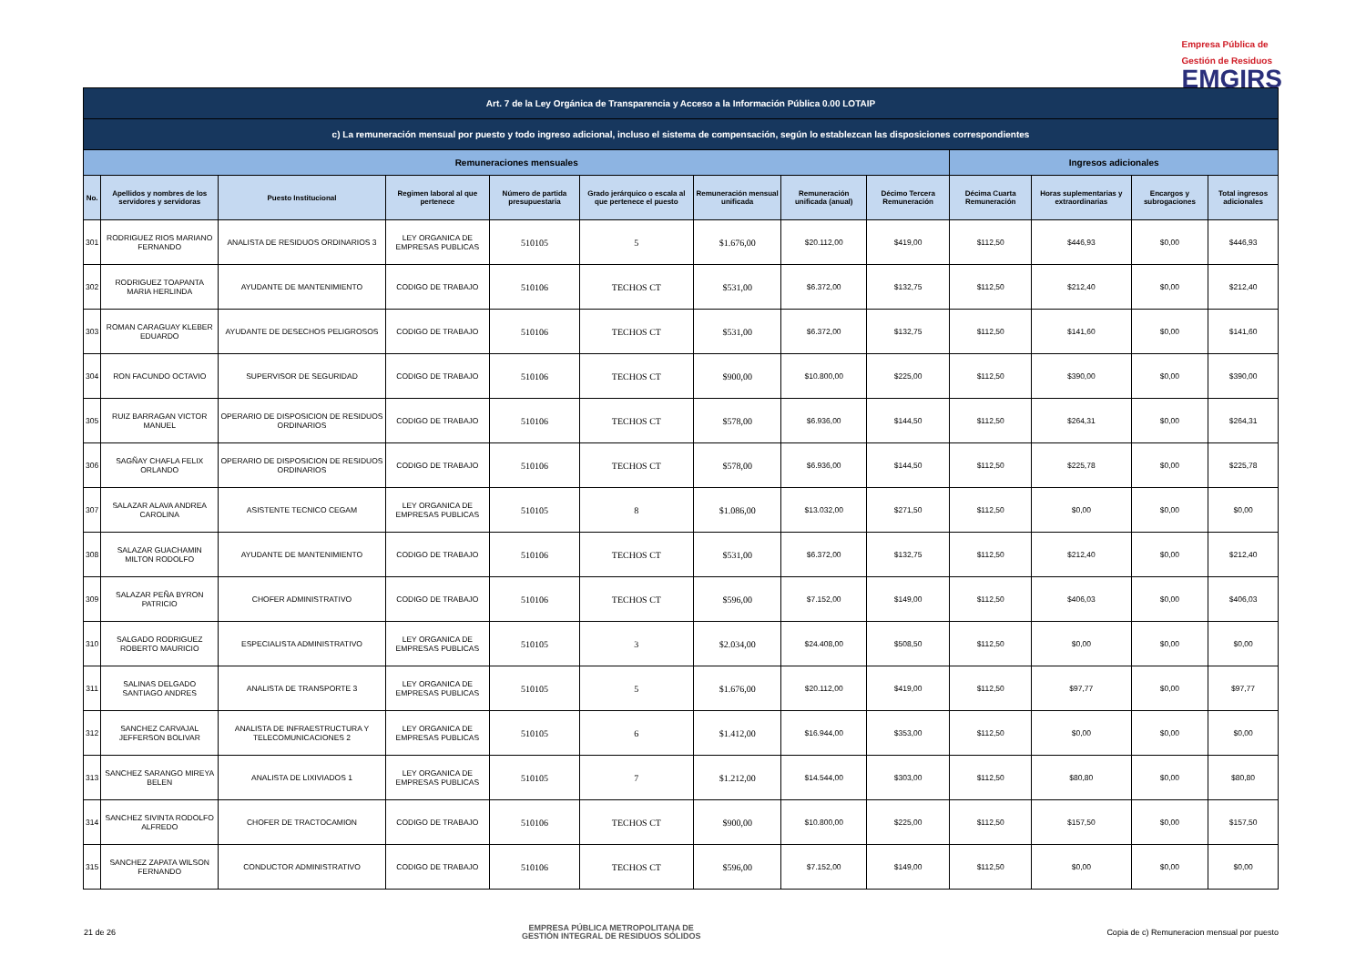Empresa Pública de
Gestión de Residuos
EMGIRS
| Art. 7 de la Ley Orgánica de Transparencia y Acceso a la Información Pública 0.00 LOTAIP | | | | | | | | | | | | |
| --- | --- | --- | --- | --- | --- | --- | --- | --- | --- | --- | --- | --- |
| c) La remuneración mensual por puesto y todo ingreso adicional, incluso el sistema de compensación, según lo establezcan las disposiciones correspondientes | | | | | | | | | | | | |
| Remuneraciones mensuales | | | | | | | | | Ingresos adicionales | | | |
| No. | Apellidos y nombres de los servidores y servidoras | Puesto Institucional | Regimen laboral al que pertenece | Número de partida presupuestaria | Grado jerárquico o escala al que pertenece el puesto | Remuneración mensual unificada | Remuneración unificada (anual) | Décimo Tercera Remuneración | Décima Cuarta Remuneración | Horas suplementarias y extraordinarias | Encargos y subrogaciones | Total ingresos adicionales |
| 301 | RODRIGUEZ RIOS MARIANO FERNANDO | ANALISTA DE RESIDUOS ORDINARIOS 3 | LEY ORGANICA DE EMPRESAS PUBLICAS | 510105 | 5 | $1.676,00 | $20.112,00 | $419,00 | $112,50 | $446,93 | $0,00 | $446,93 |
| 302 | RODRIGUEZ TOAPANTA MARIA HERLINDA | AYUDANTE DE MANTENIMIENTO | CODIGO DE TRABAJO | 510106 | TECHOS CT | $531,00 | $6.372,00 | $132,75 | $112,50 | $212,40 | $0,00 | $212,40 |
| 303 | ROMAN CARAGUAY KLEBER EDUARDO | AYUDANTE DE DESECHOS PELIGROSOS | CODIGO DE TRABAJO | 510106 | TECHOS CT | $531,00 | $6.372,00 | $132,75 | $112,50 | $141,60 | $0,00 | $141,60 |
| 304 | RON FACUNDO OCTAVIO | SUPERVISOR DE SEGURIDAD | CODIGO DE TRABAJO | 510106 | TECHOS CT | $900,00 | $10.800,00 | $225,00 | $112,50 | $390,00 | $0,00 | $390,00 |
| 305 | RUIZ BARRAGAN VICTOR MANUEL | OPERARIO DE DISPOSICION DE RESIDUOS ORDINARIOS | CODIGO DE TRABAJO | 510106 | TECHOS CT | $578,00 | $6.936,00 | $144,50 | $112,50 | $264,31 | $0,00 | $264,31 |
| 306 | SAGÑAY CHAFLA FELIX ORLANDO | OPERARIO DE DISPOSICION DE RESIDUOS ORDINARIOS | CODIGO DE TRABAJO | 510106 | TECHOS CT | $578,00 | $6.936,00 | $144,50 | $112,50 | $225,78 | $0,00 | $225,78 |
| 307 | SALAZAR ALAVA ANDREA CAROLINA | ASISTENTE TECNICO CEGAM | LEY ORGANICA DE EMPRESAS PUBLICAS | 510105 | 8 | $1.086,00 | $13.032,00 | $271,50 | $112,50 | $0,00 | $0,00 | $0,00 |
| 308 | SALAZAR GUACHAMIN MILTON RODOLFO | AYUDANTE DE MANTENIMIENTO | CODIGO DE TRABAJO | 510106 | TECHOS CT | $531,00 | $6.372,00 | $132,75 | $112,50 | $212,40 | $0,00 | $212,40 |
| 309 | SALAZAR PEÑA BYRON PATRICIO | CHOFER ADMINISTRATIVO | CODIGO DE TRABAJO | 510106 | TECHOS CT | $596,00 | $7.152,00 | $149,00 | $112,50 | $406,03 | $0,00 | $406,03 |
| 310 | SALGADO RODRIGUEZ ROBERTO MAURICIO | ESPECIALISTA ADMINISTRATIVO | LEY ORGANICA DE EMPRESAS PUBLICAS | 510105 | 3 | $2.034,00 | $24.408,00 | $508,50 | $112,50 | $0,00 | $0,00 | $0,00 |
| 311 | SALINAS DELGADO SANTIAGO ANDRES | ANALISTA DE TRANSPORTE 3 | LEY ORGANICA DE EMPRESAS PUBLICAS | 510105 | 5 | $1.676,00 | $20.112,00 | $419,00 | $112,50 | $97,77 | $0,00 | $97,77 |
| 312 | SANCHEZ CARVAJAL JEFFERSON BOLIVAR | ANALISTA DE INFRAESTRUCTURA Y TELECOMUNICACIONES 2 | LEY ORGANICA DE EMPRESAS PUBLICAS | 510105 | 6 | $1.412,00 | $16.944,00 | $353,00 | $112,50 | $0,00 | $0,00 | $0,00 |
| 313 | SANCHEZ SARANGO MIREYA BELEN | ANALISTA DE LIXIVIADOS 1 | LEY ORGANICA DE EMPRESAS PUBLICAS | 510105 | 7 | $1.212,00 | $14.544,00 | $303,00 | $112,50 | $80,80 | $0,00 | $80,80 |
| 314 | SANCHEZ SIVINTA RODOLFO ALFREDO | CHOFER DE TRACTOCAMION | CODIGO DE TRABAJO | 510106 | TECHOS CT | $900,00 | $10.800,00 | $225,00 | $112,50 | $157,50 | $0,00 | $157,50 |
| 315 | SANCHEZ ZAPATA WILSON FERNANDO | CONDUCTOR ADMINISTRATIVO | CODIGO DE TRABAJO | 510106 | TECHOS CT | $596,00 | $7.152,00 | $149,00 | $112,50 | $0,00 | $0,00 | $0,00 |
21 de 26 EMPRESA PÚBLICA METROPOLITANA DE
GESTIÓN INTEGRAL DE RESIDUOS SÓLIDOS Copia de c) Remuneracion mensual por puesto